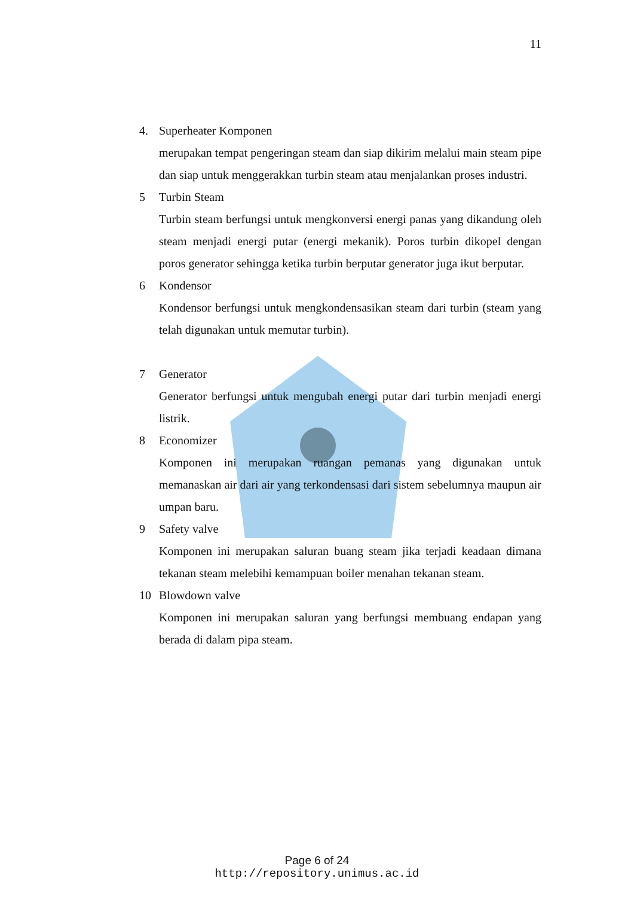11
4. Superheater Komponen
merupakan tempat pengeringan steam dan siap dikirim melalui main steam pipe dan siap untuk menggerakkan turbin steam atau menjalankan proses industri.
5 Turbin Steam
Turbin steam berfungsi untuk mengkonversi energi panas yang dikandung oleh steam menjadi energi putar (energi mekanik). Poros turbin dikopel dengan poros generator sehingga ketika turbin berputar generator juga ikut berputar.
6 Kondensor
Kondensor berfungsi untuk mengkondensasikan steam dari turbin (steam yang telah digunakan untuk memutar turbin).
7 Generator
Generator berfungsi untuk mengubah energi putar dari turbin menjadi energi listrik.
8 Economizer
Komponen ini merupakan ruangan pemanas yang digunakan untuk memanaskan air dari air yang terkondensasi dari sistem sebelumnya maupun air umpan baru.
9 Safety valve
Komponen ini merupakan saluran buang steam jika terjadi keadaan dimana tekanan steam melebihi kemampuan boiler menahan tekanan steam.
10 Blowdown valve
Komponen ini merupakan saluran yang berfungsi membuang endapan yang berada di dalam pipa steam.
Page 6 of 24
http://repository.unimus.ac.id